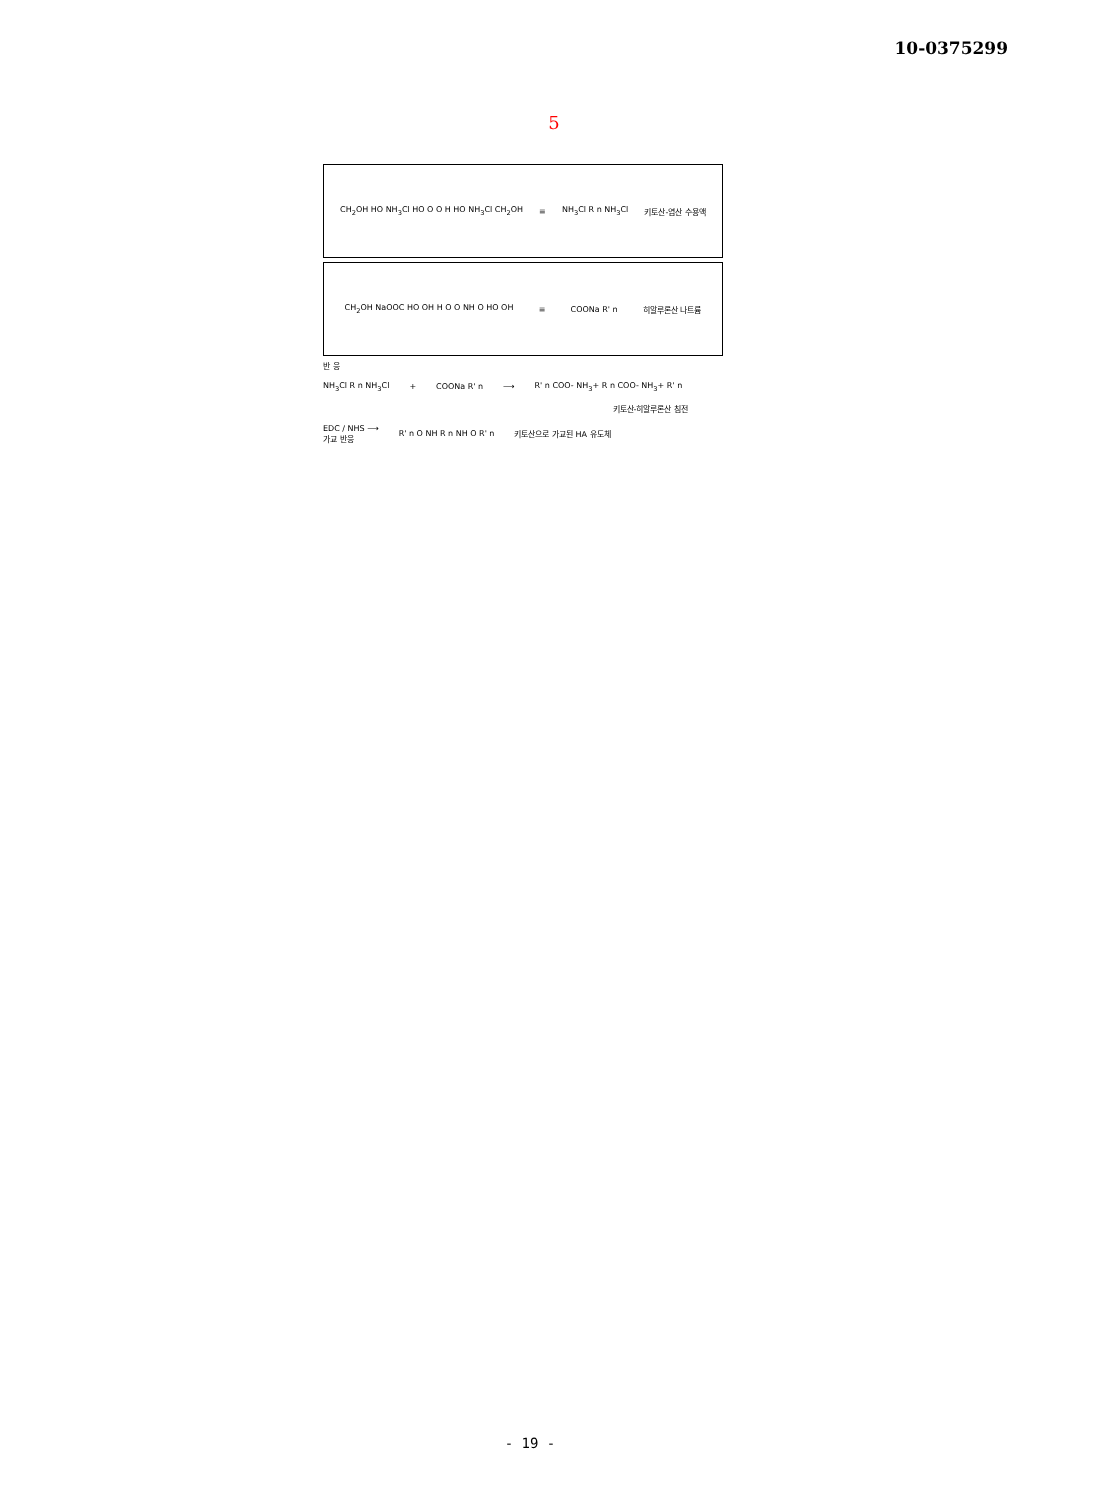10-0375299
5
CH<sub>2</sub>OH HO NH<sub>3</sub>Cl HO O O H HO NH<sub>3</sub>Cl CH<sub>2</sub>OH ≡ NH<sub>3</sub>Cl R n NH<sub>3</sub>Cl 키토산-염산 수용액
CH<sub>2</sub>OH NaOOC HO OH H O O NH O HO OH ≡ COONa R' n 히알루론산 나트륨
반 응
NH<sub>3</sub>Cl R n NH<sub>3</sub>Cl + COONa R' n ⟶ R' n COO- NH<sub>3</sub>+ R n COO- NH<sub>3</sub>+ R' n
키토산-히알루론산 침전
EDC / NHS ⟶
가교 반응 R' n O NH R n NH O R' n 키토산으로 가교된 HA 유도체
- 19 -